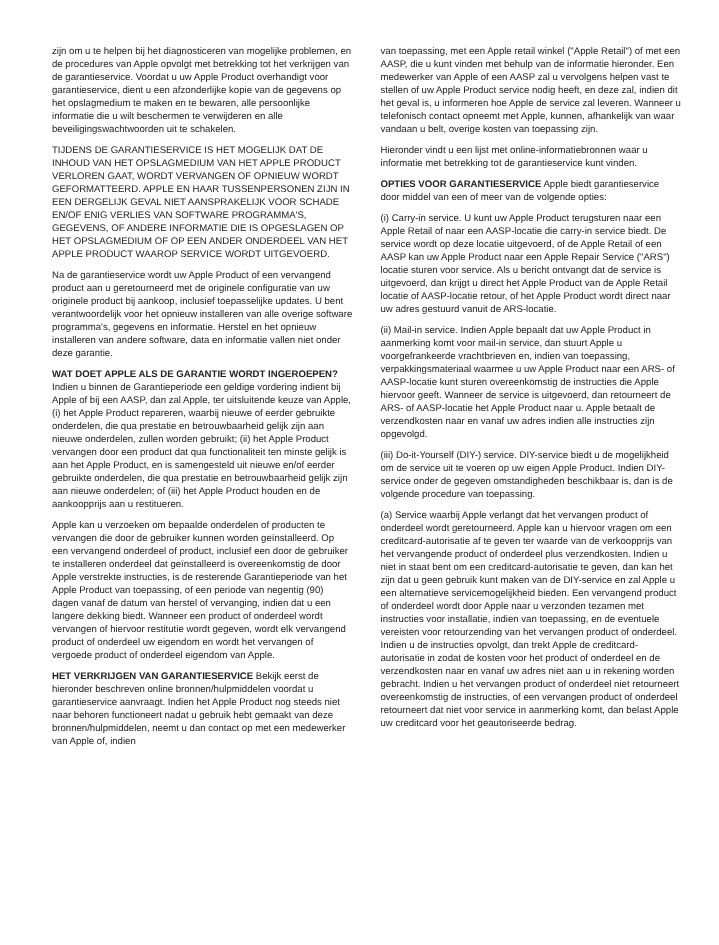zijn om u te helpen bij het diagnosticeren van mogelijke problemen, en de procedures van Apple opvolgt met betrekking tot het verkrijgen van de garantieservice. Voordat u uw Apple Product overhandigt voor garantieservice, dient u een afzonderlijke kopie van de gegevens op het opslagmedium te maken en te bewaren, alle persoonlijke informatie die u wilt beschermen te verwijderen en alle beveiligingswachtwoorden uit te schakelen.
TIJDENS DE GARANTIESERVICE IS HET MOGELIJK DAT DE INHOUD VAN HET OPSLAGMEDIUM VAN HET APPLE PRODUCT VERLOREN GAAT, WORDT VERVANGEN OF OPNIEUW WORDT GEFORMATTEERD. APPLE EN HAAR TUSSENPERSONEN ZIJN IN EEN DERGELIJK GEVAL NIET AANSPRAKELIJK VOOR SCHADE EN/OF ENIG VERLIES VAN SOFTWARE PROGRAMMA'S, GEGEVENS, OF ANDERE INFORMATIE DIE IS OPGESLAGEN OP HET OPSLAGMEDIUM OF OP EEN ANDER ONDERDEEL VAN HET APPLE PRODUCT WAAROP SERVICE WORDT UITGEVOERD.
Na de garantieservice wordt uw Apple Product of een vervangend product aan u geretourneerd met de originele configuratie van uw originele product bij aankoop, inclusief toepasselijke updates. U bent verantwoordelijk voor het opnieuw installeren van alle overige software programma's, gegevens en informatie. Herstel en het opnieuw installeren van andere software, data en informatie vallen niet onder deze garantie.
WAT DOET APPLE ALS DE GARANTIE WORDT INGEROEPEN? Indien u binnen de Garantieperiode een geldige vordering indient bij Apple of bij een AASP, dan zal Apple, ter uitsluitende keuze van Apple, (i) het Apple Product repareren, waarbij nieuwe of eerder gebruikte onderdelen, die qua prestatie en betrouwbaarheid gelijk zijn aan nieuwe onderdelen, zullen worden gebruikt; (ii) het Apple Product vervangen door een product dat qua functionaliteit ten minste gelijk is aan het Apple Product, en is samengesteld uit nieuwe en/of eerder gebruikte onderdelen, die qua prestatie en betrouwbaarheid gelijk zijn aan nieuwe onderdelen; of (iii) het Apple Product houden en de aankoopprijs aan u restitueren.
Apple kan u verzoeken om bepaalde onderdelen of producten te vervangen die door de gebruiker kunnen worden geïnstalleerd. Op een vervangend onderdeel of product, inclusief een door de gebruiker te installeren onderdeel dat geïnstalleerd is overeenkomstig de door Apple verstrekte instructies, is de resterende Garantieperiode van het Apple Product van toepassing, of een periode van negentig (90) dagen vanaf de datum van herstel of vervanging, indien dat u een langere dekking biedt. Wanneer een product of onderdeel wordt vervangen of hiervoor restitutie wordt gegeven, wordt elk vervangend product of onderdeel uw eigendom en wordt het vervangen of vergoede product of onderdeel eigendom van Apple.
HET VERKRIJGEN VAN GARANTIESERVICE Bekijk eerst de hieronder beschreven online bronnen/hulpmiddelen voordat u garantieservice aanvraagt. Indien het Apple Product nog steeds niet naar behoren functioneert nadat u gebruik hebt gemaakt van deze bronnen/hulpmiddelen, neemt u dan contact op met een medewerker van Apple of, indien
van toepassing, met een Apple retail winkel ("Apple Retail") of met een AASP, die u kunt vinden met behulp van de informatie hieronder. Een medewerker van Apple of een AASP zal u vervolgens helpen vast te stellen of uw Apple Product service nodig heeft, en deze zal, indien dit het geval is, u informeren hoe Apple de service zal leveren. Wanneer u telefonisch contact opneemt met Apple, kunnen, afhankelijk van waar vandaan u belt, overige kosten van toepassing zijn.
Hieronder vindt u een lijst met online-informatiebronnen waar u informatie met betrekking tot de garantieservice kunt vinden.
OPTIES VOOR GARANTIESERVICE Apple biedt garantieservice door middel van een of meer van de volgende opties:
(i) Carry-in service. U kunt uw Apple Product terugsturen naar een Apple Retail of naar een AASP-locatie die carry-in service biedt. De service wordt op deze locatie uitgevoerd, of de Apple Retail of een AASP kan uw Apple Product naar een Apple Repair Service ("ARS") locatie sturen voor service. Als u bericht ontvangt dat de service is uitgevoerd, dan krijgt u direct het Apple Product van de Apple Retail locatie of AASP-locatie retour, of het Apple Product wordt direct naar uw adres gestuurd vanuit de ARS-locatie.
(ii) Mail-in service. Indien Apple bepaalt dat uw Apple Product in aanmerking komt voor mail-in service, dan stuurt Apple u voorgefrankeerde vrachtbrieven en, indien van toepassing, verpakkingsmateriaal waarmee u uw Apple Product naar een ARS- of AASP-locatie kunt sturen overeenkomstig de instructies die Apple hiervoor geeft. Wanneer de service is uitgevoerd, dan retourneert de ARS- of AASP-locatie het Apple Product naar u. Apple betaalt de verzendkosten naar en vanaf uw adres indien alle instructies zijn opgevolgd.
(iii) Do-it-Yourself (DIY-) service. DIY-service biedt u de mogelijkheid om de service uit te voeren op uw eigen Apple Product. Indien DIY-service onder de gegeven omstandigheden beschikbaar is, dan is de volgende procedure van toepassing.
(a) Service waarbij Apple verlangt dat het vervangen product of onderdeel wordt geretourneerd. Apple kan u hiervoor vragen om een creditcard-autorisatie af te geven ter waarde van de verkoopprijs van het vervangende product of onderdeel plus verzendkosten. Indien u niet in staat bent om een creditcard-autorisatie te geven, dan kan het zijn dat u geen gebruik kunt maken van de DIY-service en zal Apple u een alternatieve servicemogelijkheid bieden. Een vervangend product of onderdeel wordt door Apple naar u verzonden tezamen met instructies voor installatie, indien van toepassing, en de eventuele vereisten voor retourzending van het vervangen product of onderdeel. Indien u de instructies opvolgt, dan trekt Apple de creditcard-autorisatie in zodat de kosten voor het product of onderdeel en de verzendkosten naar en vanaf uw adres niet aan u in rekening worden gebracht. Indien u het vervangen product of onderdeel niet retourneert overeenkomstig de instructies, of een vervangen product of onderdeel retourneert dat niet voor service in aanmerking komt, dan belast Apple uw creditcard voor het geautoriseerde bedrag.